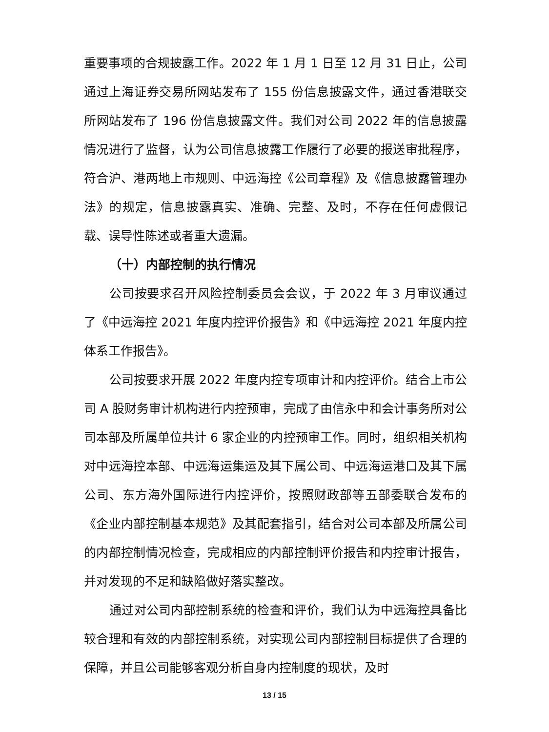重要事项的合规披露工作。2022 年 1 月 1 日至 12 月 31 日止，公司通过上海证券交易所网站发布了 155 份信息披露文件，通过香港联交所网站发布了 196 份信息披露文件。我们对公司 2022 年的信息披露情况进行了监督，认为公司信息披露工作履行了必要的报送审批程序，符合沪、港两地上市规则、中远海控《公司章程》及《信息披露管理办法》的规定，信息披露真实、准确、完整、及时，不存在任何虚假记载、误导性陈述或者重大遗漏。
（十）内部控制的执行情况
公司按要求召开风险控制委员会会议，于 2022 年 3 月审议通过了《中远海控 2021 年度内控评价报告》和《中远海控 2021 年度内控体系工作报告》。
公司按要求开展 2022 年度内控专项审计和内控评价。结合上市公司 A 股财务审计机构进行内控预审，完成了由信永中和会计事务所对公司本部及所属单位共计 6 家企业的内控预审工作。同时，组织相关机构对中远海控本部、中远海运集运及其下属公司、中远海运港口及其下属公司、东方海外国际进行内控评价，按照财政部等五部委联合发布的《企业内部控制基本规范》及其配套指引，结合对公司本部及所属公司的内部控制情况检查，完成相应的内部控制评价报告和内控审计报告，并对发现的不足和缺陷做好落实整改。
通过对公司内部控制系统的检查和评价，我们认为中远海控具备比较合理和有效的内部控制系统，对实现公司内部控制目标提供了合理的保障，并且公司能够客观分析自身内控制度的现状，及时
13 / 15